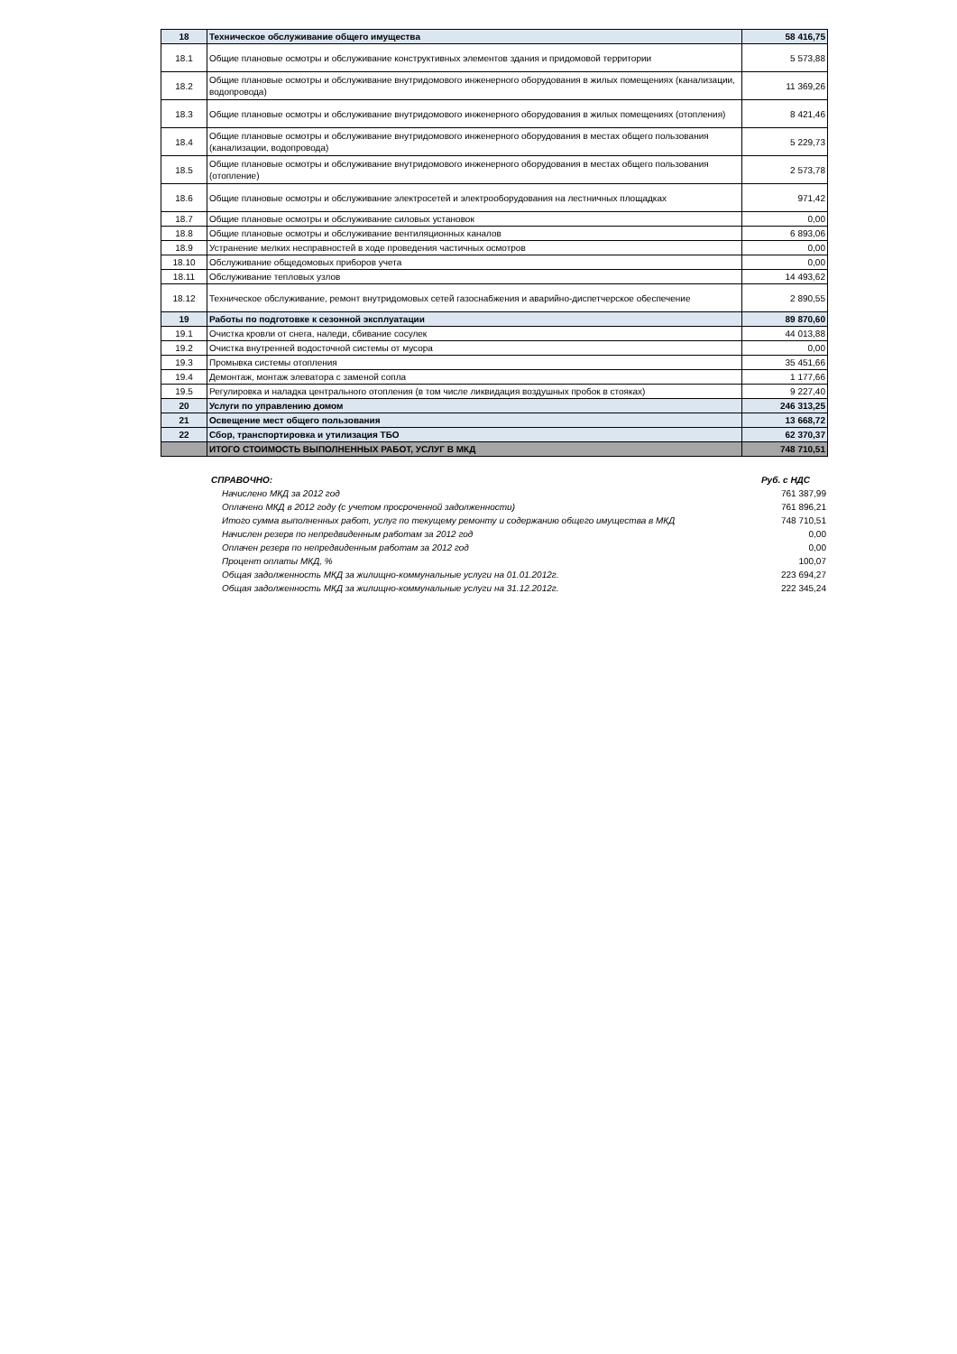| 18 | Техническое обслуживание общего имущества | 58 416,75 |
| 18.1 | Общие плановые осмотры и обслуживание конструктивных элементов здания и придомовой территории | 5 573,88 |
| 18.2 | Общие плановые осмотры и обслуживание внутридомового инженерного оборудования в жилых помещениях (канализации, водопровода) | 11 369,26 |
| 18.3 | Общие плановые осмотры и обслуживание внутридомового инженерного оборудования в жилых помещениях (отопления) | 8 421,46 |
| 18.4 | Общие плановые осмотры и обслуживание внутридомового инженерного оборудования в местах общего пользования (канализации, водопровода) | 5 229,73 |
| 18.5 | Общие плановые осмотры и обслуживание внутридомового инженерного оборудования в местах общего пользования (отопление) | 2 573,78 |
| 18.6 | Общие плановые осмотры и обслуживание электросетей и электрооборудования на лестничных площадках | 971,42 |
| 18.7 | Общие плановые осмотры и обслуживание силовых установок | 0,00 |
| 18.8 | Общие плановые осмотры и обслуживание вентиляционных каналов | 6 893,06 |
| 18.9 | Устранение мелких несправностей в ходе проведения частичных осмотров | 0,00 |
| 18.10 | Обслуживание общедомовых приборов учета | 0,00 |
| 18.11 | Обслуживание тепловых узлов | 14 493,62 |
| 18.12 | Техническое обслуживание, ремонт внутридомовых сетей газоснабжения и аварийно-диспетчерское обеспечение | 2 890,55 |
| 19 | Работы по подготовке к сезонной эксплуатации | 89 870,60 |
| 19.1 | Очистка кровли от снега, наледи, сбивание сосулек | 44 013,88 |
| 19.2 | Очистка внутренней водосточной системы от мусора | 0,00 |
| 19.3 | Промывка системы отопления | 35 451,66 |
| 19.4 | Демонтаж, монтаж элеватора с заменой сопла | 1 177,66 |
| 19.5 | Регулировка и наладка центрального отопления (в том числе ликвидация воздушных пробок в стояках) | 9 227,40 |
| 20 | Услуги по управлению домом | 246 313,25 |
| 21 | Освещение мест общего пользования | 13 668,72 |
| 22 | Сбор, транспортировка и утилизация ТБО | 62 370,37 |
| | ИТОГО СТОИМОСТЬ ВЫПОЛНЕННЫХ РАБОТ, УСЛУГ В МКД | 748 710,51 |
| | СПРАВОЧНО: | Руб. с НДС |
| | Начислено МКД за 2012 год | 761 387,99 |
| | Оплачено МКД в 2012 году (с учетом просроченной задолженности) | 761 896,21 |
| | Итого сумма выполненных работ, услуг по текущему ремонту и содержанию общего имущества в МКД | 748 710,51 |
| | Начислен резерв по непредвиденным работам за 2012 год | 0,00 |
| | Оплачен резерв по непредвиденным работам за 2012 год | 0,00 |
| | Процент оплаты МКД, % | 100,07 |
| | Общая задолженность МКД за жилищно-коммунальные услуги на 01.01.2012г. | 223 694,27 |
| | Общая задолженность МКД за жилищно-коммунальные услуги на 31.12.2012г. | 222 345,24 |